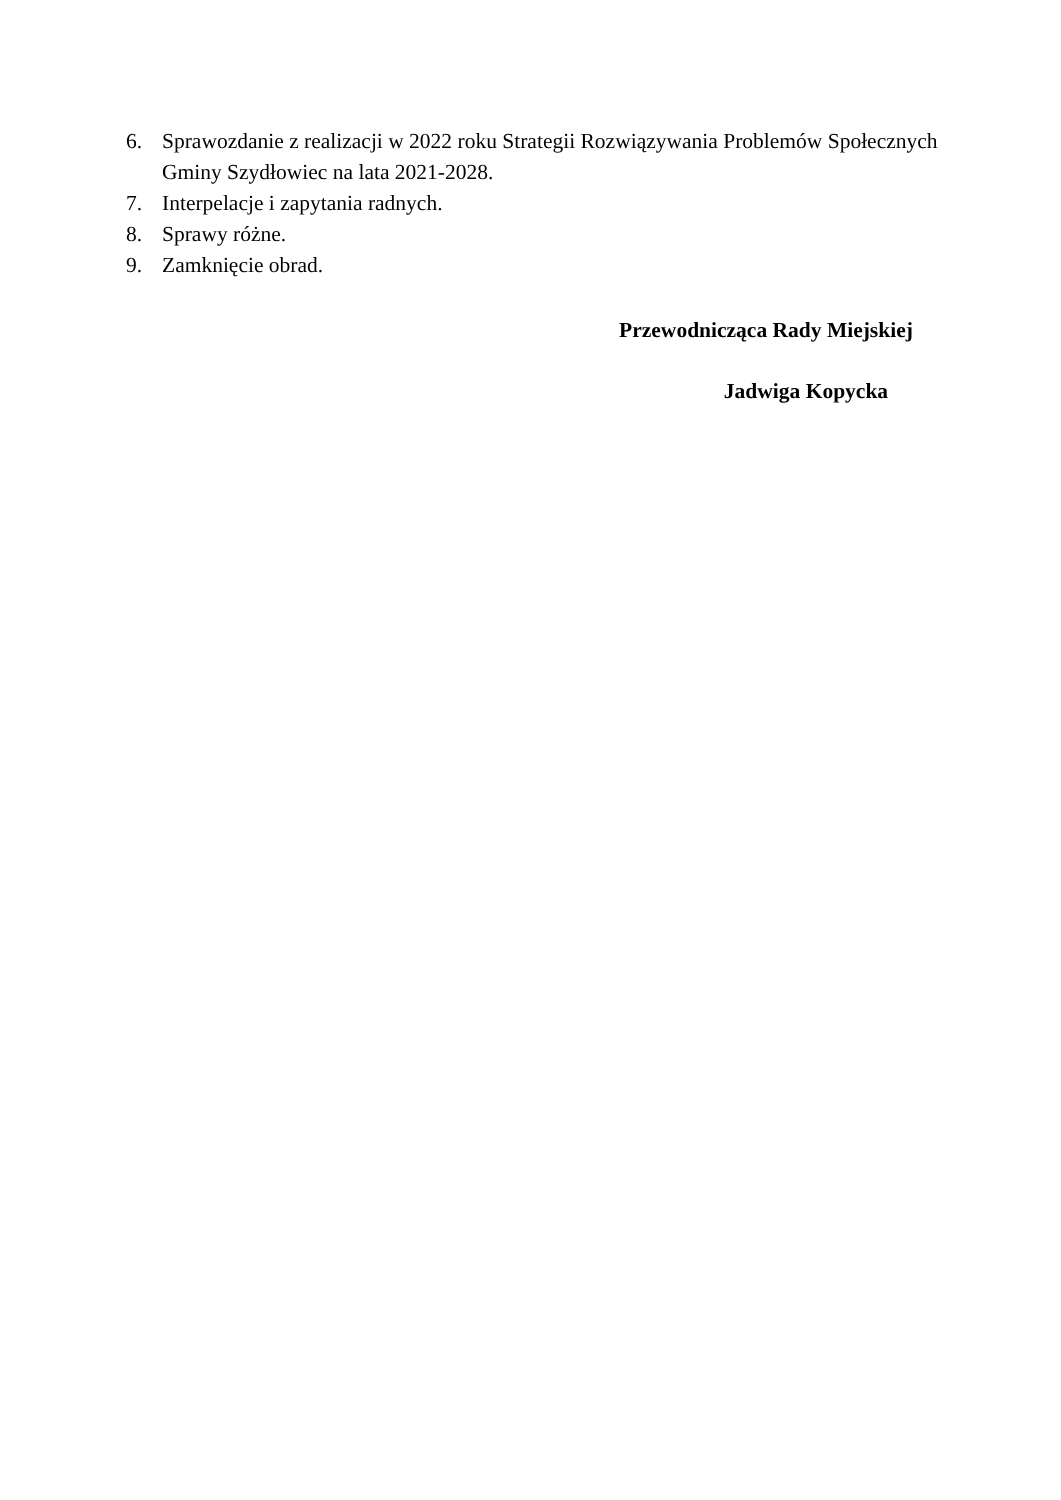6. Sprawozdanie z realizacji w 2022 roku Strategii Rozwiązywania Problemów Społecznych Gminy Szydłowiec na lata 2021-2028.
7. Interpelacje i zapytania radnych.
8. Sprawy różne.
9. Zamknięcie obrad.
Przewodnicząca Rady Miejskiej
Jadwiga Kopycka